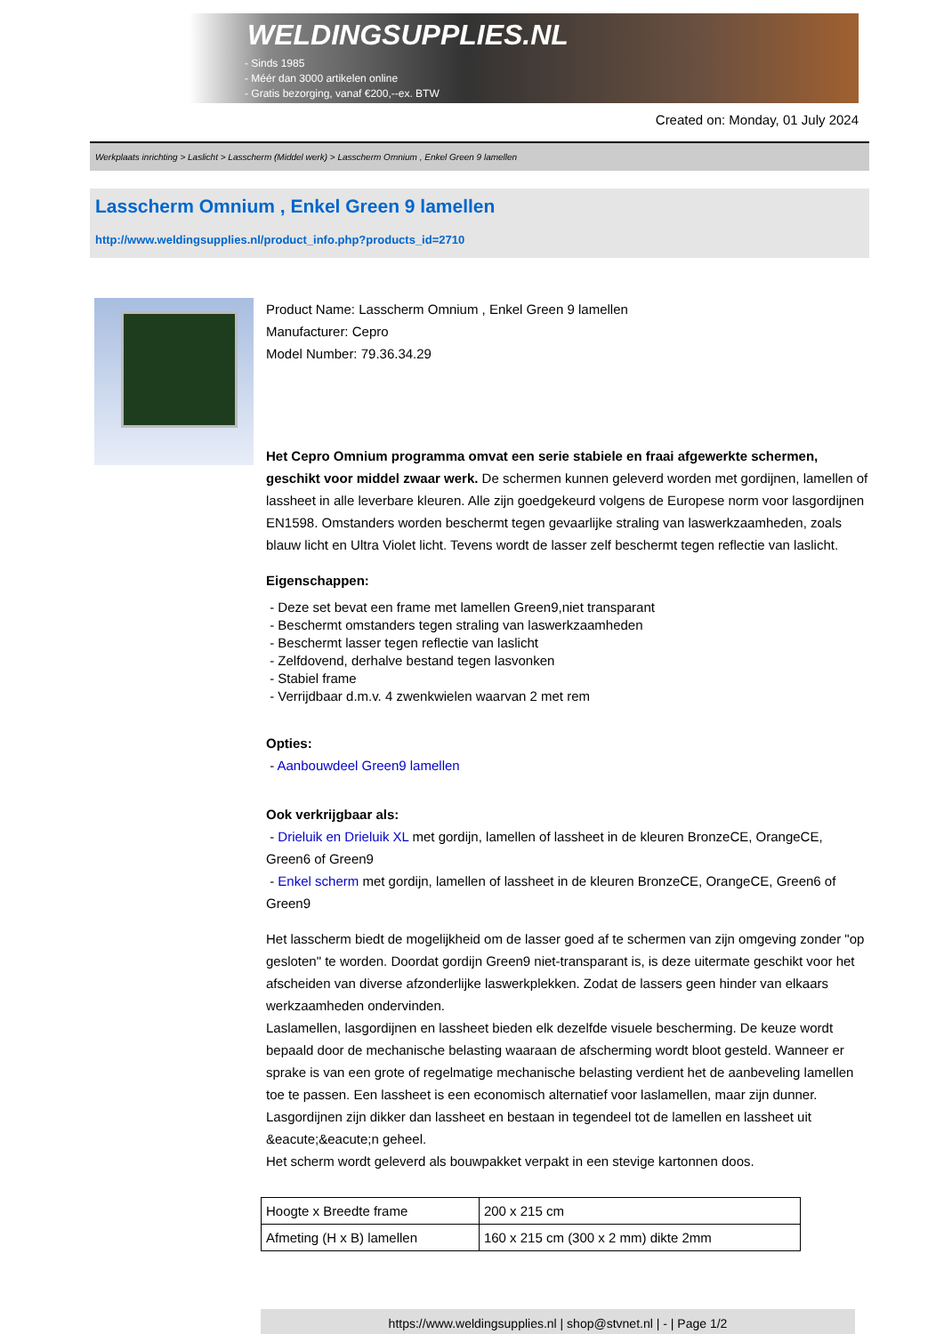WELDINGSUPPLIES.NL
- Sinds 1985
- Méér dan 3000 artikelen online
- Gratis bezorging, vanaf €200,--ex. BTW
Created on: Monday, 01 July 2024
Werkplaats inrichting > Laslicht > Lasscherm (Middel werk) > Lasscherm Omnium , Enkel Green 9 lamellen
Lasscherm Omnium , Enkel Green 9 lamellen
http://www.weldingsupplies.nl/product_info.php?products_id=2710
Product Name: Lasscherm Omnium , Enkel Green 9 lamellen
Manufacturer: Cepro
Model Number: 79.36.34.29
Het Cepro Omnium programma omvat een serie stabiele en fraai afgewerkte schermen, geschikt voor middel zwaar werk. De schermen kunnen geleverd worden met gordijnen, lamellen of lassheet in alle leverbare kleuren. Alle zijn goedgekeurd volgens de Europese norm voor lasgordijnen EN1598. Omstanders worden beschermt tegen gevaarlijke straling van laswerkzaamheden, zoals blauw licht en Ultra Violet licht. Tevens wordt de lasser zelf beschermt tegen reflectie van laslicht.
Eigenschappen:
- Deze set bevat een frame met lamellen Green9,niet transparant
- Beschermt omstanders tegen straling van laswerkzaamheden
- Beschermt lasser tegen reflectie van laslicht
- Zelfdovend, derhalve bestand tegen lasvonken
- Stabiel frame
- Verrijdbaar d.m.v. 4 zwenkwielen waarvan 2 met rem
Opties:
- Aanbouwdeel Green9 lamellen
Ook verkrijgbaar als:
- Drieluik en Drieluik XL met gordijn, lamellen of lassheet in de kleuren BronzeCE, OrangeCE, Green6 of Green9
- Enkel scherm met gordijn, lamellen of lassheet in de kleuren BronzeCE, OrangeCE, Green6 of Green9
Het lasscherm biedt de mogelijkheid om de lasser goed af te schermen van zijn omgeving zonder "op gesloten" te worden. Doordat gordijn Green9 niet-transparant is, is deze uitermate geschikt voor het afscheiden van diverse afzonderlijke laswerkplekken. Zodat de lassers geen hinder van elkaars werkzaamheden ondervinden.
Laslamellen, lasgordijnen en lassheet bieden elk dezelfde visuele bescherming. De keuze wordt bepaald door de mechanische belasting waaraan de afscherming wordt bloot gesteld. Wanneer er sprake is van een grote of regelmatige mechanische belasting verdient het de aanbeveling lamellen toe te passen. Een lassheet is een economisch alternatief voor laslamellen, maar zijn dunner. Lasgordijnen zijn dikker dan lassheet en bestaan in tegendeel tot de lamellen en lassheet uit &eacute;&eacute;n geheel.
Het scherm wordt geleverd als bouwpakket verpakt in een stevige kartonnen doos.
| Hoogte x Breedte frame | 200 x 215 cm |
| Afmeting (H x B) lamellen | 160 x 215 cm (300 x 2 mm) dikte 2mm |
https://www.weldingsupplies.nl | shop@stvnet.nl | - | Page 1/2